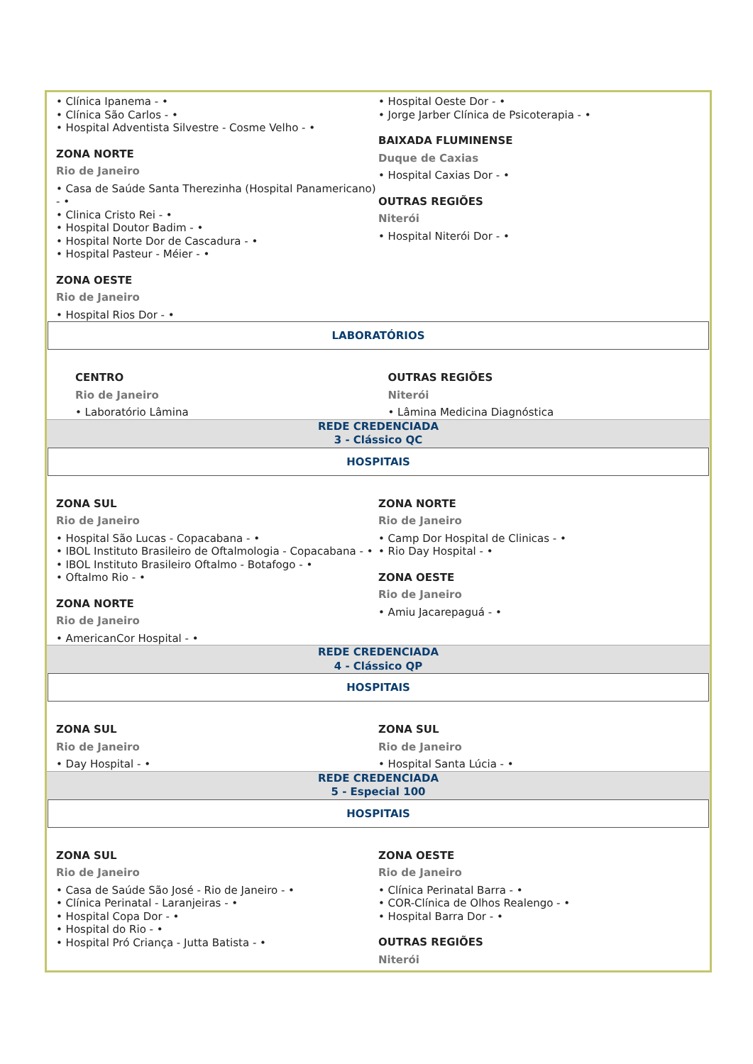• Clínica Ipanema - •
• Clínica São Carlos - •
• Hospital Adventista Silvestre - Cosme Velho - •
ZONA NORTE
Rio de Janeiro
• Casa de Saúde Santa Therezinha (Hospital Panamericano) - •
• Clinica Cristo Rei - •
• Hospital Doutor Badim - •
• Hospital Norte Dor de Cascadura - •
• Hospital Pasteur - Méier - •
ZONA OESTE
Rio de Janeiro
• Hospital Rios Dor - •
• Hospital Oeste Dor - •
• Jorge Jarber Clínica de Psicoterapia - •
BAIXADA FLUMINENSE
Duque de Caxias
• Hospital Caxias Dor - •
OUTRAS REGIÕES
Niterói
• Hospital Niterói Dor - •
LABORATÓRIOS
CENTRO
Rio de Janeiro
• Laboratório Lâmina
OUTRAS REGIÕES
Niterói
• Lâmina Medicina Diagnóstica
REDE CREDENCIADA
3 - Clássico QC
HOSPITAIS
ZONA SUL
Rio de Janeiro
• Hospital São Lucas - Copacabana - •
• IBOL Instituto Brasileiro de Oftalmologia - Copacabana - •
• IBOL Instituto Brasileiro Oftalmo - Botafogo - •
• Oftalmo Rio - •
ZONA NORTE
Rio de Janeiro
• AmericanCor Hospital - •
ZONA NORTE
Rio de Janeiro
• Camp Dor Hospital de Clinicas - •
• Rio Day Hospital - •
ZONA OESTE
Rio de Janeiro
• Amiu Jacarepaguá - •
REDE CREDENCIADA
4 - Clássico QP
HOSPITAIS
ZONA SUL
Rio de Janeiro
• Day Hospital - •
ZONA SUL
Rio de Janeiro
• Hospital Santa Lúcia - •
REDE CREDENCIADA
5 - Especial 100
HOSPITAIS
ZONA SUL
Rio de Janeiro
• Casa de Saúde São José - Rio de Janeiro - •
• Clínica Perinatal - Laranjeiras - •
• Hospital Copa Dor - •
• Hospital do Rio - •
• Hospital Pró Criança - Jutta Batista - •
ZONA OESTE
Rio de Janeiro
• Clínica Perinatal Barra - •
• COR-Clínica de Olhos Realengo - •
• Hospital Barra Dor - •
OUTRAS REGIÕES
Niterói